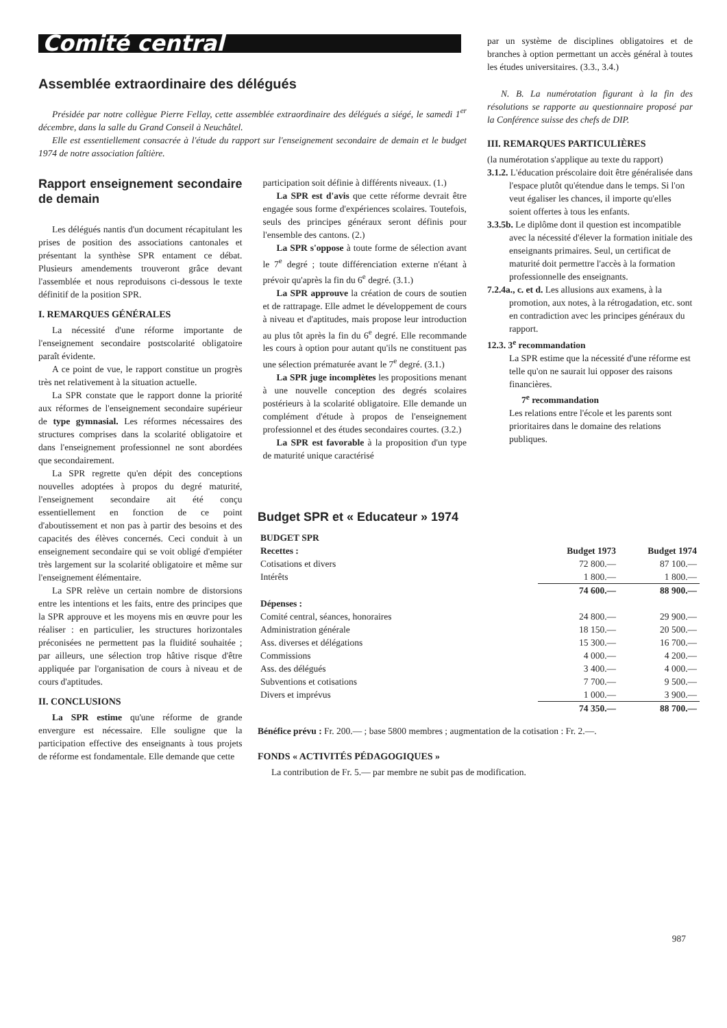Comité central
Assemblée extraordinaire des délégués
Présidée par notre collègue Pierre Fellay, cette assemblée extraordinaire des délégués a siégé, le samedi 1<sup>er</sup> décembre, dans la salle du Grand Conseil à Neuchâtel.
Elle est essentiellement consacrée à l'étude du rapport sur l'enseignement secondaire de demain et le budget 1974 de notre association faîtière.
Rapport enseignement secondaire de demain
Les délégués nantis d'un document récapitulant les prises de position des associations cantonales et présentant la synthèse SPR entament ce débat. Plusieurs amendements trouveront grâce devant l'assemblée et nous reproduisons ci-dessous le texte définitif de la position SPR.
I. REMARQUES GÉNÉRALES
La nécessité d'une réforme importante de l'enseignement secondaire postscolarité obligatoire paraît évidente.
A ce point de vue, le rapport constitue un progrès très net relativement à la situation actuelle.
La SPR constate que le rapport donne la priorité aux réformes de l'enseignement secondaire supérieur de type gymnasial. Les réformes nécessaires des structures comprises dans la scolarité obligatoire et dans l'enseignement professionnel ne sont abordées que secondairement.
La SPR regrette qu'en dépit des conceptions nouvelles adoptées à propos du degré maturité, l'enseignement secondaire ait été conçu essentiellement en fonction de ce point d'aboutissement et non pas à partir des besoins et des capacités des élèves concernés. Ceci conduit à un enseignement secondaire qui se voit obligé d'empiéter très largement sur la scolarité obligatoire et même sur l'enseignement élémentaire.
La SPR relève un certain nombre de distorsions entre les intentions et les faits, entre des principes que la SPR approuve et les moyens mis en œuvre pour les réaliser : en particulier, les structures horizontales préconisées ne permettent pas la fluidité souhaitée ; par ailleurs, une sélection trop hâtive risque d'être appliquée par l'organisation de cours à niveau et de cours d'aptitudes.
II. CONCLUSIONS
La SPR estime qu'une réforme de grande envergure est nécessaire. Elle souligne que la participation effective des enseignants à tous projets de réforme est fondamentale. Elle demande que cette
participation soit définie à différents niveaux. (1.)
La SPR est d'avis que cette réforme devrait être engagée sous forme d'expériences scolaires. Toutefois, seuls des principes généraux seront définis pour l'ensemble des cantons. (2.)
La SPR s'oppose à toute forme de sélection avant le 7<sup>e</sup> degré ; toute différenciation externe n'étant à prévoir qu'après la fin du 6<sup>e</sup> degré. (3.1.)
La SPR approuve la création de cours de soutien et de rattrapage. Elle admet le développement de cours à niveau et d'aptitudes, mais propose leur introduction au plus tôt après la fin du 6<sup>e</sup> degré. Elle recommande les cours à option pour autant qu'ils ne constituent pas une sélection prématurée avant le 7<sup>e</sup> degré. (3.1.)
La SPR juge incomplètes les propositions menant à une nouvelle conception des degrés scolaires postérieurs à la scolarité obligatoire. Elle demande un complément d'étude à propos de l'enseignement professionnel et des études secondaires courtes. (3.2.)
La SPR est favorable à la proposition d'un type de maturité unique caractérisé
par un système de disciplines obligatoires et de branches à option permettant un accès général à toutes les études universitaires. (3.3., 3.4.)
N. B. La numérotation figurant à la fin des résolutions se rapporte au questionnaire proposé par la Conférence suisse des chefs de DIP.
III. REMARQUES PARTICULIÈRES
(la numérotation s'applique au texte du rapport)
3.1.2. L'éducation préscolaire doit être généralisée dans l'espace plutôt qu'étendue dans le temps. Si l'on veut égaliser les chances, il importe qu'elles soient offertes à tous les enfants.
3.3.5b. Le diplôme dont il question est incompatible avec la nécessité d'élever la formation initiale des enseignants primaires. Seul, un certificat de maturité doit permettre l'accès à la formation professionnelle des enseignants.
7.2.4a., c. et d. Les allusions aux examens, à la promotion, aux notes, à la rétrogadation, etc. sont en contradiction avec les principes généraux du rapport.
12.3. 3<sup>e</sup> recommandation
La SPR estime que la nécessité d'une réforme est telle qu'on ne saurait lui opposer des raisons financières.
7<sup>e</sup> recommandation
Les relations entre l'école et les parents sont prioritaires dans le domaine des relations publiques.
Budget SPR et « Educateur » 1974
| BUDGET SPR | | |
| --- | --- | --- |
| Recettes : | Budget 1973 | Budget 1974 |
| Cotisations et divers | 72 800.— | 87 100.— |
| Intérêts | 1 800.— | 1 800.— |
| | 74 600.— | 88 900.— |
| Dépenses : | | |
| Comité central, séances, honoraires | 24 800.— | 29 900.— |
| Administration générale | 18 150.— | 20 500.— |
| Ass. diverses et délégations | 15 300.— | 16 700.— |
| Commissions | 4 000.— | 4 200.— |
| Ass. des délégués | 3 400.— | 4 000.— |
| Subventions et cotisations | 7 700.— | 9 500.— |
| Divers et imprévus | 1 000.— | 3 900.— |
| | 74 350.— | 88 700.— |
Bénéfice prévu : Fr. 200.— ; base 5800 membres ; augmentation de la cotisation : Fr. 2.—.
FONDS « ACTIVITÉS PÉDAGOGIQUES »
La contribution de Fr. 5.— par membre ne subit pas de modification.
987